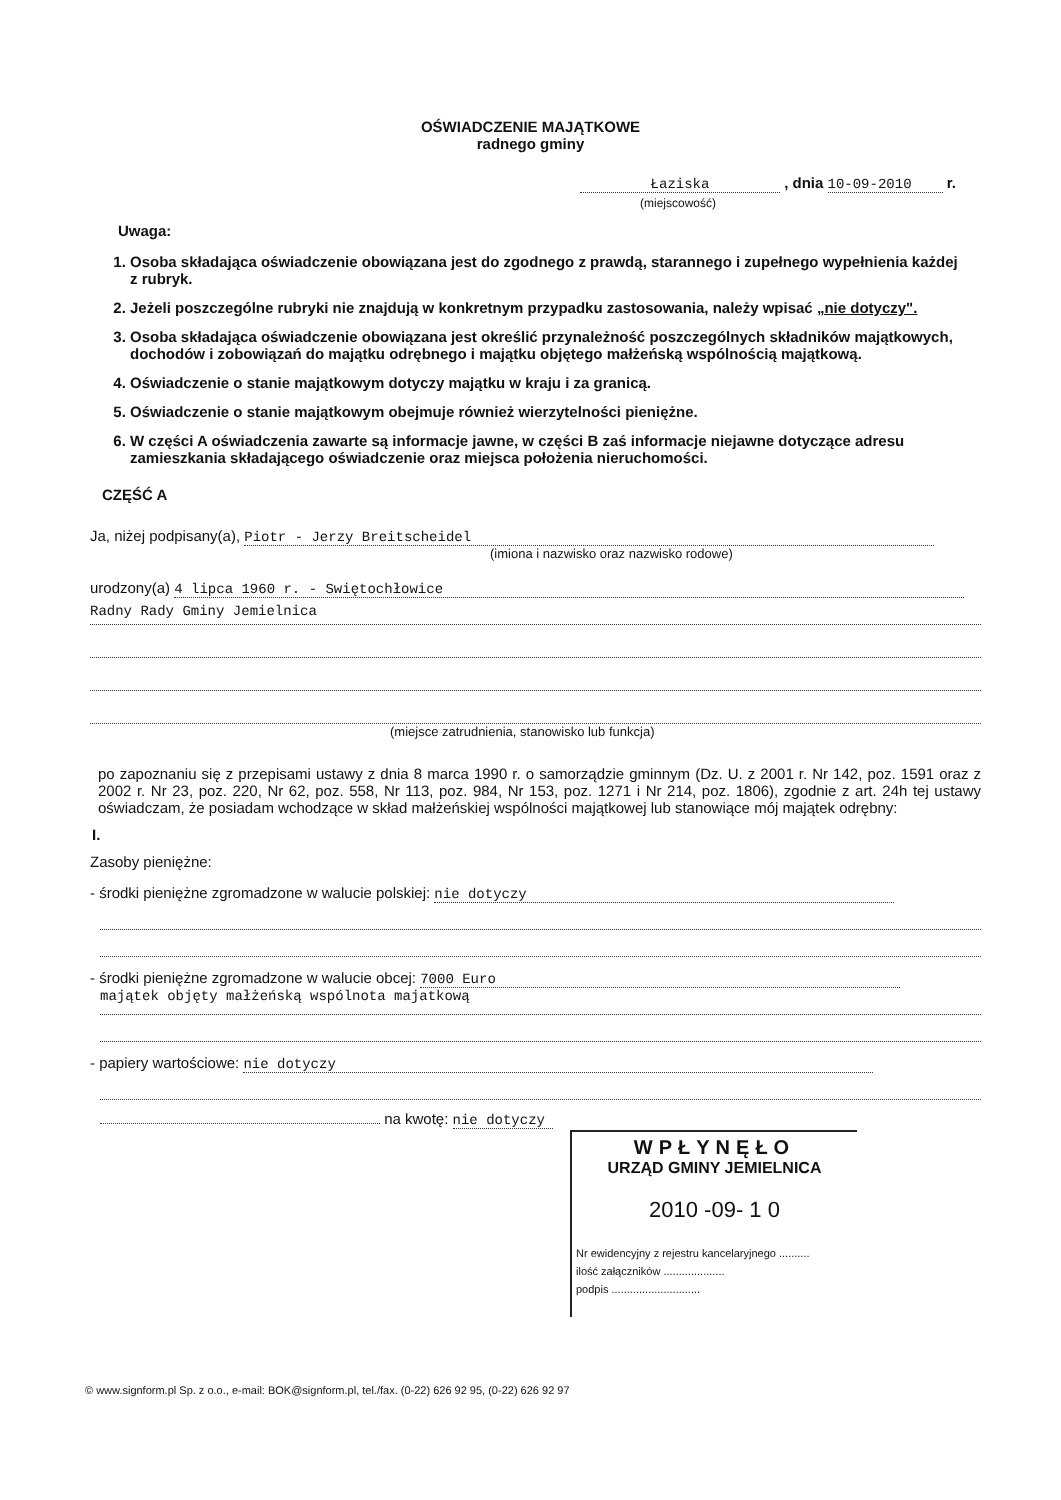OŚWIADCZENIE MAJĄTKOWE
radnego gminy
Łaziska , dnia 10-09-2010 r.
(miejscowość)
Uwaga:
1. Osoba składająca oświadczenie obowiązana jest do zgodnego z prawdą, starannego i zupełnego wypełnienia każdej z rubryk.
2. Jeżeli poszczególne rubryki nie znajdują w konkretnym przypadku zastosowania, należy wpisać „nie dotyczy".
3. Osoba składająca oświadczenie obowiązana jest określić przynależność poszczególnych składników majątkowych, dochodów i zobowiązań do majątku odrębnego i majątku objętego małżeńską wspólnością majątkową.
4. Oświadczenie o stanie majątkowym dotyczy majątku w kraju i za granicą.
5. Oświadczenie o stanie majątkowym obejmuje również wierzytelności pieniężne.
6. W części A oświadczenia zawarte są informacje jawne, w części B zaś informacje niejawne dotyczące adresu zamieszkania składającego oświadczenie oraz miejsca położenia nieruchomości.
CZĘŚĆ A
Ja, niżej podpisany(a), Piotr - Jerzy Breitscheidel
(imiona i nazwisko oraz nazwisko rodowe)
urodzony(a) 4 lipca 1960 r. - Swiętochłowice
Radny Rady Gminy Jemielnica
(miejsce zatrudnienia, stanowisko lub funkcja)
po zapoznaniu się z przepisami ustawy z dnia 8 marca 1990 r. o samorządzie gminnym (Dz. U. z 2001 r. Nr 142, poz. 1591 oraz z 2002 r. Nr 23, poz. 220, Nr 62, poz. 558, Nr 113, poz. 984, Nr 153, poz. 1271 i Nr 214, poz. 1806), zgodnie z art. 24h tej ustawy oświadczam, że posiadam wchodzące w skład małżeńskiej wspólności majątkowej lub stanowiące mój majątek odrębny:
I.
Zasoby pieniężne:
- środki pieniężne zgromadzone w walucie polskiej: nie dotyczy
- środki pieniężne zgromadzone w walucie obcej: 7000 Euro
majątek objęty małżeńską wspólnota majatkową
- papiery wartościowe: nie dotyczy
na kwotę: nie dotyczy
© www.signform.pl Sp. z o.o., e-mail: BOK@signform.pl, tel./fax. (0-22) 626 92 95, (0-22) 626 92 97
WPŁYNĘŁO
URZĄD GMINY JEMIELNICA
2010 -09- 1 0
Nr ewidencyjny z rejestru kancelaryjnego ..........
ilość załączników ....................
podpis .............................